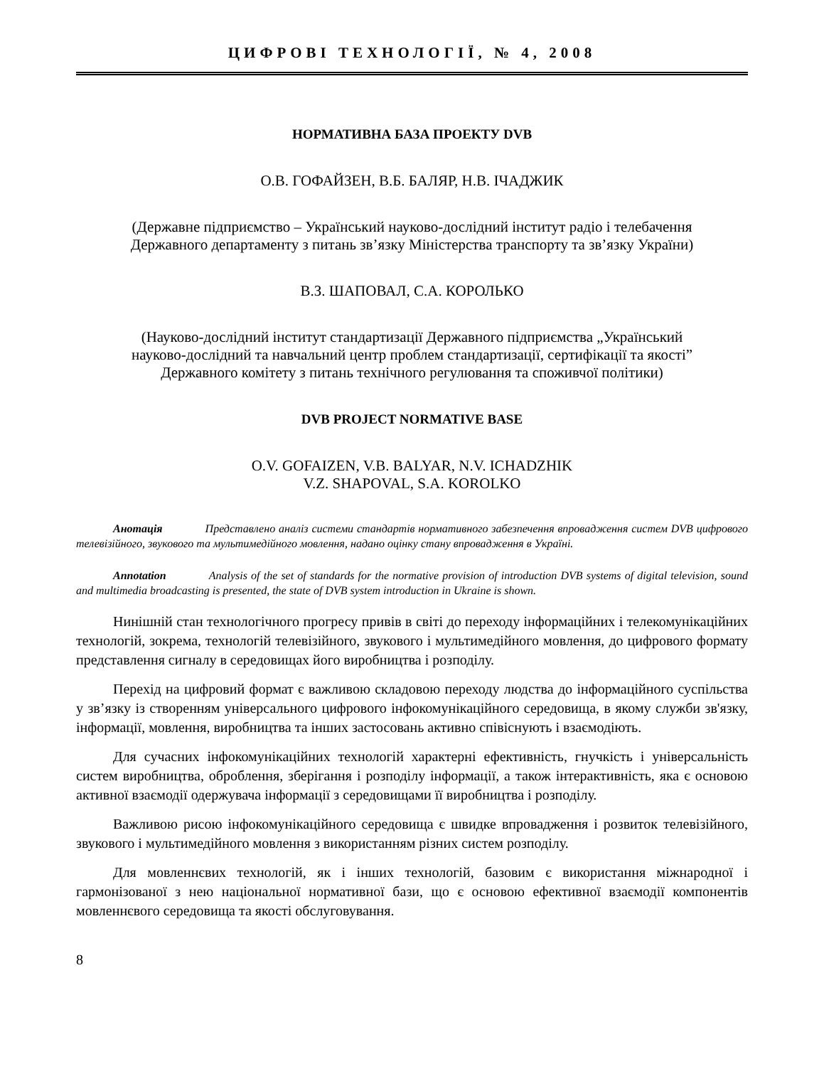ЦИФРОВІ ТЕХНОЛОГІЇ, № 4, 2008
НОРМАТИВНА БАЗА ПРОЕКТУ DVB
О.В. ГОФАЙЗЕН, В.Б. БАЛЯР, Н.В. ІЧАДЖИК
(Державне підприємство – Український науково-дослідний інститут радіо і телебачення
Державного департаменту з питань зв’язку Міністерства транспорту та зв’язку України)
В.З. ШАПОВАЛ, С.А. КОРОЛЬКО
(Науково-дослідний інститут стандартизації Державного підприємства „Український
науково-дослідний та навчальний центр проблем стандартизації, сертифікації та якості”
Державного комітету з питань технічного регулювання та споживчої політики)
DVB PROJECT NORMATIVE BASE
O.V. GOFAIZEN, V.B. BALYAR, N.V. ICHADZHIK
V.Z. SHAPOVAL, S.A. KOROLKO
Анотація Представлено аналіз системи стандартів нормативного забезпечення впровадження систем DVB цифрового телевізійного, звукового та мультимедійного мовлення, надано оцінку стану впровадження в Україні.
Annotation Analysis of the set of standards for the normative provision of introduction DVB systems of digital television, sound and multimedia broadcasting is presented, the state of DVB system introduction in Ukraine is shown.
Нинішній стан технологічного прогресу привів в світі до переходу інформаційних і телекомунікаційних технологій, зокрема, технологій телевізійного, звукового і мультимедійного мовлення, до цифрового формату представлення сигналу в середовищах його виробництва і розподілу.
Перехід на цифровий формат є важливою складовою переходу людства до інформаційного суспільства у зв’язку із створенням універсального цифрового інфокомунікаційного середовища, в якому служби зв'язку, інформації, мовлення, виробництва та інших застосовань активно співіснують і взаємодіють.
Для сучасних інфокомунікаційних технологій характерні ефективність, гнучкість і універсальність систем виробництва, оброблення, зберігання і розподілу інформації, а також інтерактивність, яка є основою активної взаємодії одержувача інформації з середовищами її виробництва і розподілу.
Важливою рисою інфокомунікаційного середовища є швидке впровадження і розвиток телевізійного, звукового і мультимедійного мовлення з використанням різних систем розподілу.
Для мовленнєвих технологій, як і інших технологій, базовим є використання міжнародної і гармонізованої з нею національної нормативної бази, що є основою ефективної взаємодії компонентів мовленнєвого середовища та якості обслуговування.
8